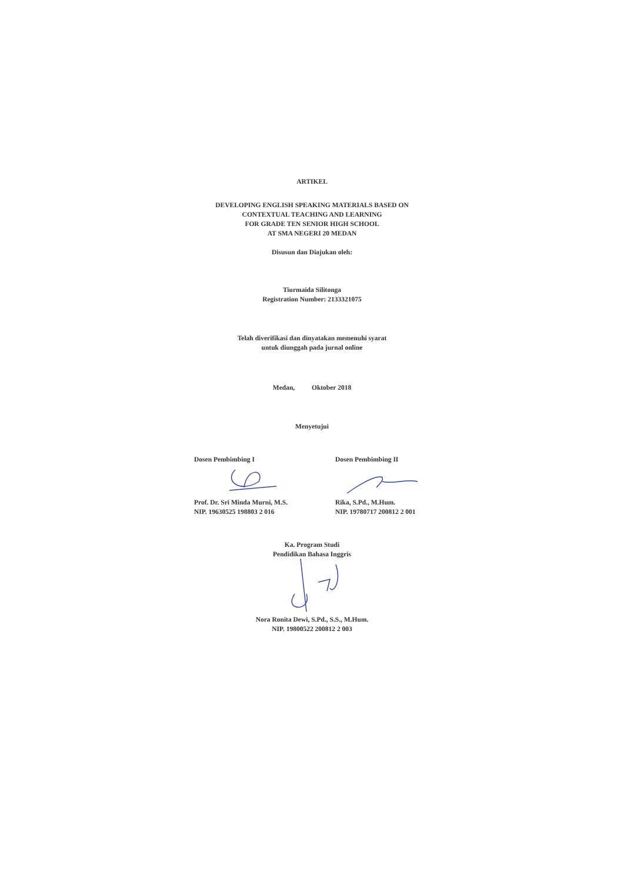ARTIKEL
DEVELOPING ENGLISH SPEAKING MATERIALS BASED ON
CONTEXTUAL TEACHING AND LEARNING
FOR GRADE TEN SENIOR HIGH SCHOOL
AT SMA NEGERI 20 MEDAN
Disusun dan Diajukan oleh:
Tiurmaida Silitonga
Registration Number: 2133321075
Telah diverifikasi dan dinyatakan memenuhi syarat
untuk diunggah pada jurnal online
Medan, Oktober 2018
Menyetujui
Dosen Pembimbing I
Prof. Dr. Sri Minda Murni, M.S.
NIP. 19630525 198803 2 016
Dosen Pembimbing II
Rika, S.Pd., M.Hum.
NIP. 19780717 200812 2 001
Ka. Program Studi
Pendidikan Bahasa Inggris
Nora Ronita Dewi, S.Pd., S.S., M.Hum.
NIP. 19800522 200812 2 003